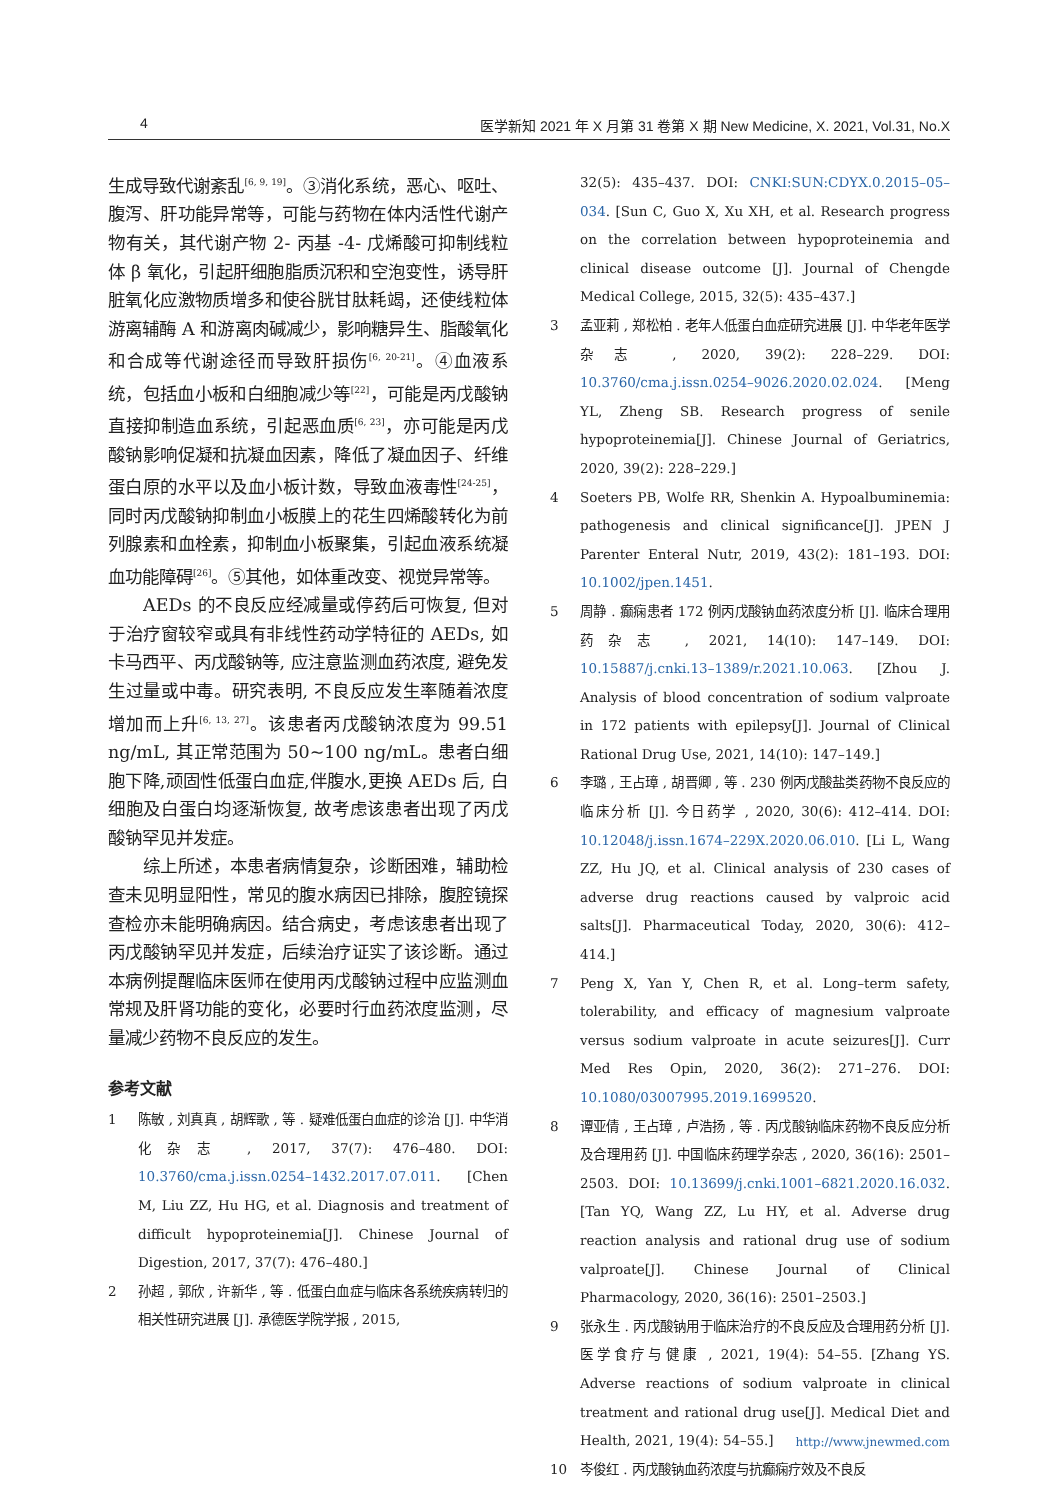4 医学新知 2021 年 X 月第 31 卷第 X 期 New Medicine, X. 2021, Vol.31, No.X
生成导致代谢紊乱<sup>[6, 9, 19]</sup>。③消化系统，恶心、呕吐、腹泻、肝功能异常等，可能与药物在体内活性代谢产物有关，其代谢产物 2- 丙基 -4- 戊烯酸可抑制线粒体 β 氧化，引起肝细胞脂质沉积和空泡变性，诱导肝脏氧化应激物质增多和使谷胱甘肽耗竭，还使线粒体游离辅酶 A 和游离肉碱减少，影响糖异生、脂酸氧化和合成等代谢途径而导致肝损伤<sup>[6, 20-21]</sup>。④血液系统，包括血小板和白细胞减少等<sup>[22]</sup>，可能是丙戊酸钠直接抑制造血系统，引起恶血质<sup>[6, 23]</sup>，亦可能是丙戊酸钠影响促凝和抗凝血因素，降低了凝血因子、纤维蛋白原的水平以及血小板计数，导致血液毒性<sup>[24-25]</sup>，同时丙戊酸钠抑制血小板膜上的花生四烯酸转化为前列腺素和血栓素，抑制血小板聚集，引起血液系统凝血功能障碍<sup>[26]</sup>。⑤其他，如体重改变、视觉异常等。
AEDs 的不良反应经减量或停药后可恢复, 但对于治疗窗较窄或具有非线性药动学特征的 AEDs, 如卡马西平、丙戊酸钠等, 应注意监测血药浓度, 避免发生过量或中毒。研究表明, 不良反应发生率随着浓度增加而上升<sup>[6, 13, 27]</sup>。该患者丙戊酸钠浓度为 99.51 ng/mL, 其正常范围为 50~100 ng/mL。患者白细胞下降,顽固性低蛋白血症,伴腹水,更换 AEDs 后, 白细胞及白蛋白均逐渐恢复, 故考虑该患者出现了丙戊酸钠罕见并发症。
综上所述，本患者病情复杂，诊断困难，辅助检查未见明显阳性，常见的腹水病因已排除，腹腔镜探查检亦未能明确病因。结合病史，考虑该患者出现了丙戊酸钠罕见并发症，后续治疗证实了该诊断。通过本病例提醒临床医师在使用丙戊酸钠过程中应监测血常规及肝肾功能的变化，必要时行血药浓度监测，尽量减少药物不良反应的发生。
参考文献
1 陈敏 , 刘真真 , 胡辉歌 , 等 . 疑难低蛋白血症的诊治 [J]. 中华消化杂志 , 2017, 37(7): 476–480. DOI: 10.3760/cma.j.issn.0254–1432.2017.07.011. [Chen M, Liu ZZ, Hu HG, et al. Diagnosis and treatment of difficult hypoproteinemia[J]. Chinese Journal of Digestion, 2017, 37(7): 476–480.]
2 孙超 , 郭欣 , 许新华 , 等 . 低蛋白血症与临床各系统疾病转归的相关性研究进展 [J]. 承德医学院学报 , 2015,
32(5): 435–437. DOI: CNKI:SUN:CDYX.0.2015–05–034. [Sun C, Guo X, Xu XH, et al. Research progress on the correlation between hypoproteinemia and clinical disease outcome [J]. Journal of Chengde Medical College, 2015, 32(5): 435–437.]
3 孟亚莉 , 郑松柏 . 老年人低蛋白血症研究进展 [J]. 中华老年医学杂志 , 2020, 39(2): 228–229. DOI: 10.3760/cma.j.issn.0254–9026.2020.02.024. [Meng YL, Zheng SB. Research progress of senile hypoproteinemia[J]. Chinese Journal of Geriatrics, 2020, 39(2): 228–229.]
4 Soeters PB, Wolfe RR, Shenkin A. Hypoalbuminemia: pathogenesis and clinical significance[J]. JPEN J Parenter Enteral Nutr, 2019, 43(2): 181–193. DOI: 10.1002/jpen.1451.
5 周静 . 癫痫患者 172 例丙戊酸钠血药浓度分析 [J]. 临床合理用药杂志 , 2021, 14(10): 147–149. DOI: 10.15887/j.cnki.13–1389/r.2021.10.063. [Zhou J. Analysis of blood concentration of sodium valproate in 172 patients with epilepsy[J]. Journal of Clinical Rational Drug Use, 2021, 14(10): 147–149.]
6 李璐 , 王占璋 , 胡晋卿 , 等 . 230 例丙戊酸盐类药物不良反应的临床分析 [J]. 今日药学 , 2020, 30(6): 412–414. DOI: 10.12048/j.issn.1674–229X.2020.06.010. [Li L, Wang ZZ, Hu JQ, et al. Clinical analysis of 230 cases of adverse drug reactions caused by valproic acid salts[J]. Pharmaceutical Today, 2020, 30(6): 412–414.]
7 Peng X, Yan Y, Chen R, et al. Long–term safety, tolerability, and efficacy of magnesium valproate versus sodium valproate in acute seizures[J]. Curr Med Res Opin, 2020, 36(2): 271–276. DOI: 10.1080/03007995.2019.1699520.
8 谭亚倩 , 王占璋 , 卢浩扬 , 等 . 丙戊酸钠临床药物不良反应分析及合理用药 [J]. 中国临床药理学杂志 , 2020, 36(16): 2501–2503. DOI: 10.13699/j.cnki.1001–6821.2020.16.032. [Tan YQ, Wang ZZ, Lu HY, et al. Adverse drug reaction analysis and rational drug use of sodium valproate[J]. Chinese Journal of Clinical Pharmacology, 2020, 36(16): 2501–2503.]
9 张永生 . 丙戊酸钠用于临床治疗的不良反应及合理用药分析 [J]. 医学食疗与健康 , 2021, 19(4): 54–55. [Zhang YS. Adverse reactions of sodium valproate in clinical treatment and rational drug use[J]. Medical Diet and Health, 2021, 19(4): 54–55.]
10 岑俊红 . 丙戊酸钠血药浓度与抗癫痫疗效及不良反
http://www.jnewmed.com